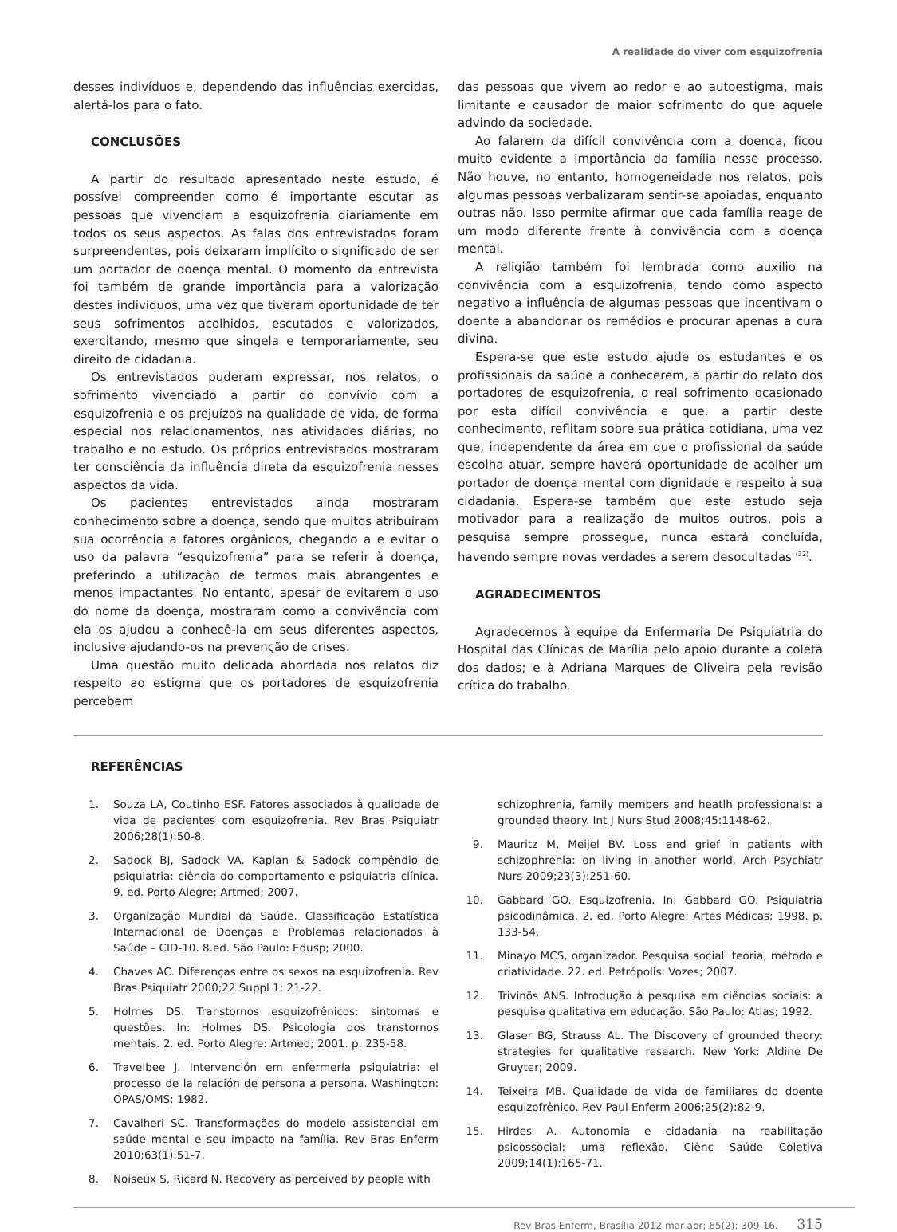A realidade do viver com esquizofrenia
desses indivíduos e, dependendo das influências exercidas, alertá-los para o fato.
CONCLUSÕES
A partir do resultado apresentado neste estudo, é possível compreender como é importante escutar as pessoas que vivenciam a esquizofrenia diariamente em todos os seus aspectos. As falas dos entrevistados foram surpreendentes, pois deixaram implícito o significado de ser um portador de doença mental. O momento da entrevista foi também de grande importância para a valorização destes indivíduos, uma vez que tiveram oportunidade de ter seus sofrimentos acolhidos, escutados e valorizados, exercitando, mesmo que singela e temporariamente, seu direito de cidadania.
Os entrevistados puderam expressar, nos relatos, o sofrimento vivenciado a partir do convívio com a esquizofrenia e os prejuízos na qualidade de vida, de forma especial nos relacionamentos, nas atividades diárias, no trabalho e no estudo. Os próprios entrevistados mostraram ter consciência da influência direta da esquizofrenia nesses aspectos da vida.
Os pacientes entrevistados ainda mostraram conhecimento sobre a doença, sendo que muitos atribuíram sua ocorrência a fatores orgânicos, chegando a e evitar o uso da palavra “esquizofrenia” para se referir à doença, preferindo a utilização de termos mais abrangentes e menos impactantes. No entanto, apesar de evitarem o uso do nome da doença, mostraram como a convivência com ela os ajudou a conhecê-la em seus diferentes aspectos, inclusive ajudando-os na prevenção de crises.
Uma questão muito delicada abordada nos relatos diz respeito ao estigma que os portadores de esquizofrenia percebem
das pessoas que vivem ao redor e ao autoestigma, mais limitante e causador de maior sofrimento do que aquele advindo da sociedade.
Ao falarem da difícil convivência com a doença, ficou muito evidente a importância da família nesse processo. Não houve, no entanto, homogeneidade nos relatos, pois algumas pessoas verbalizaram sentir-se apoiadas, enquanto outras não. Isso permite afirmar que cada família reage de um modo diferente frente à convivência com a doença mental.
A religião também foi lembrada como auxílio na convivência com a esquizofrenia, tendo como aspecto negativo a influência de algumas pessoas que incentivam o doente a abandonar os remédios e procurar apenas a cura divina.
Espera-se que este estudo ajude os estudantes e os profissionais da saúde a conhecerem, a partir do relato dos portadores de esquizofrenia, o real sofrimento ocasionado por esta difícil convivência e que, a partir deste conhecimento, reflitam sobre sua prática cotidiana, uma vez que, independente da área em que o profissional da saúde escolha atuar, sempre haverá oportunidade de acolher um portador de doença mental com dignidade e respeito à sua cidadania. Espera-se também que este estudo seja motivador para a realização de muitos outros, pois a pesquisa sempre prossegue, nunca estará concluída, havendo sempre novas verdades a serem desocultadas <sup>(32)</sup>.
AGRADECIMENTOS
Agradecemos à equipe da Enfermaria De Psiquiatria do Hospital das Clínicas de Marília pelo apoio durante a coleta dos dados; e à Adriana Marques de Oliveira pela revisão crítica do trabalho.
REFERÊNCIAS
1. Souza LA, Coutinho ESF. Fatores associados à qualidade de vida de pacientes com esquizofrenia. Rev Bras Psiquiatr 2006;28(1):50-8.
2. Sadock BJ, Sadock VA. Kaplan & Sadock compêndio de psiquiatria: ciência do comportamento e psiquiatria clínica. 9. ed. Porto Alegre: Artmed; 2007.
3. Organização Mundial da Saúde. Classificação Estatística Internacional de Doenças e Problemas relacionados à Saúde – CID-10. 8.ed. São Paulo: Edusp; 2000.
4. Chaves AC. Diferenças entre os sexos na esquizofrenia. Rev Bras Psiquiatr 2000;22 Suppl 1: 21-22.
5. Holmes DS. Transtornos esquizofrênicos: sintomas e questões. In: Holmes DS. Psicologia dos transtornos mentais. 2. ed. Porto Alegre: Artmed; 2001. p. 235-58.
6. Travelbee J. Intervención em enfermería psiquiatria: el processo de la relación de persona a persona. Washington: OPAS/OMS; 1982.
7. Cavalheri SC. Transformações do modelo assistencial em saúde mental e seu impacto na família. Rev Bras Enferm 2010;63(1):51-7.
8. Noiseux S, Ricard N. Recovery as perceived by people with
schizophrenia, family members and heatlh professionals: a grounded theory. Int J Nurs Stud 2008;45:1148-62.
9. Mauritz M, Meijel BV. Loss and grief in patients with schizophrenia: on living in another world. Arch Psychiatr Nurs 2009;23(3):251-60.
10. Gabbard GO. Esquizofrenia. In: Gabbard GO. Psiquiatria psicodinâmica. 2. ed. Porto Alegre: Artes Médicas; 1998. p. 133-54.
11. Minayo MCS, organizador. Pesquisa social: teoria, método e criatividade. 22. ed. Petrópolis: Vozes; 2007.
12. Trivinõs ANS. Introdução à pesquisa em ciências sociais: a pesquisa qualitativa em educação. São Paulo: Atlas; 1992.
13. Glaser BG, Strauss AL. The Discovery of grounded theory: strategies for qualitative research. New York: Aldine De Gruyter; 2009.
14. Teixeira MB. Qualidade de vida de familiares do doente esquizofrênico. Rev Paul Enferm 2006;25(2):82-9.
15. Hirdes A. Autonomia e cidadania na reabilitação psicossocial: uma reflexão. Ciênc Saúde Coletiva 2009;14(1):165-71.
Rev Bras Enferm, Brasília 2012 mar-abr; 65(2): 309-16. 315